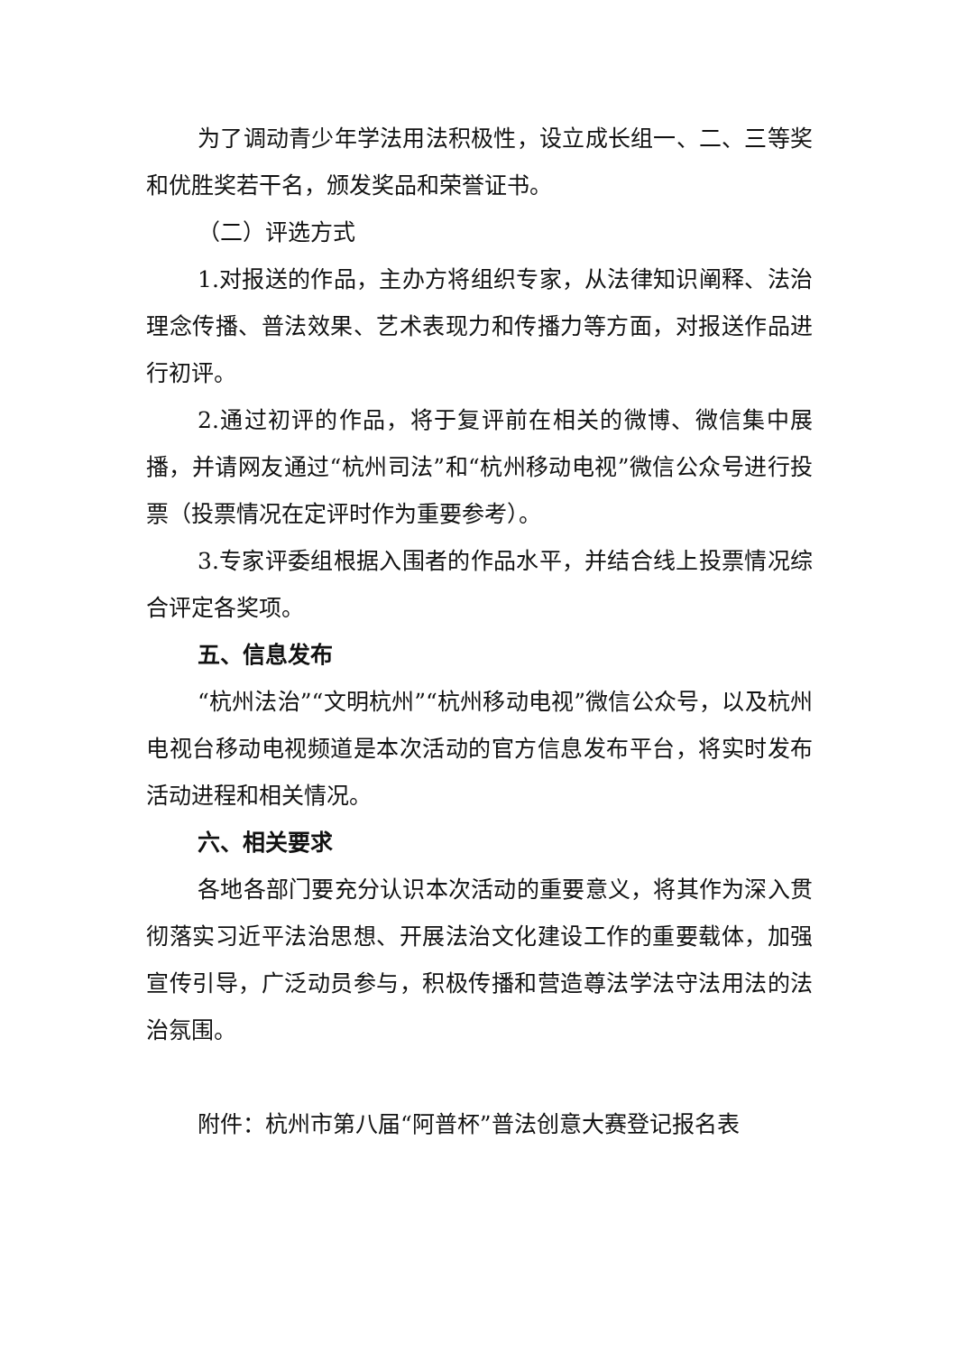为了调动青少年学法用法积极性，设立成长组一、二、三等奖和优胜奖若干名，颁发奖品和荣誉证书。
（二）评选方式
1.对报送的作品，主办方将组织专家，从法律知识阐释、法治理念传播、普法效果、艺术表现力和传播力等方面，对报送作品进行初评。
2.通过初评的作品，将于复评前在相关的微博、微信集中展播，并请网友通过“杭州司法”和“杭州移动电视”微信公众号进行投票（投票情况在定评时作为重要参考）。
3.专家评委组根据入围者的作品水平，并结合线上投票情况综合评定各奖项。
五、信息发布
“杭州法治”“文明杭州”“杭州移动电视”微信公众号，以及杭州电视台移动电视频道是本次活动的官方信息发布平台，将实时发布活动进程和相关情况。
六、相关要求
各地各部门要充分认识本次活动的重要意义，将其作为深入贯彻落实习近平法治思想、开展法治文化建设工作的重要载体，加强宣传引导，广泛动员参与，积极传播和营造尊法学法守法用法的法治氛围。
附件：杭州市第八届“阿普杯”普法创意大赛登记报名表